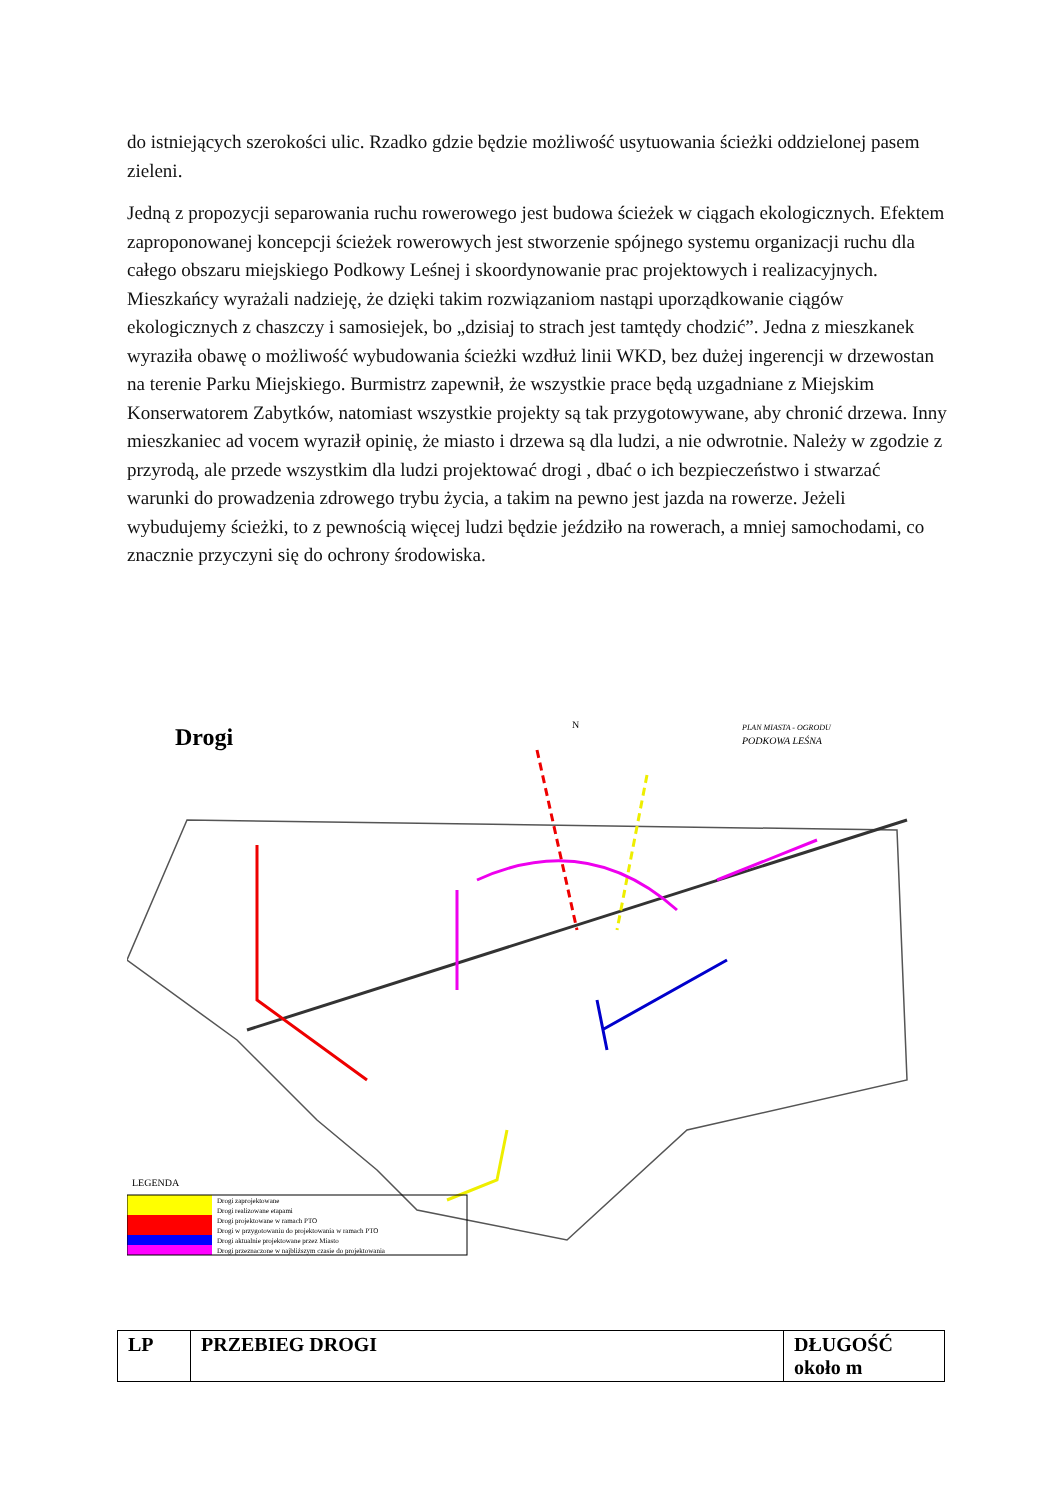do istniejących szerokości ulic. Rzadko gdzie będzie możliwość usytuowania ścieżki oddzielonej pasem zieleni.
Jedną z propozycji separowania ruchu rowerowego jest budowa ścieżek w ciągach ekologicznych. Efektem zaproponowanej koncepcji ścieżek rowerowych jest stworzenie spójnego systemu organizacji ruchu dla całego obszaru miejskiego Podkowy Leśnej i skoordynowanie prac projektowych i realizacyjnych. Mieszkańcy wyrażali nadzieję, że dzięki takim rozwiązaniom nastąpi uporządkowanie ciągów ekologicznych z chaszczy i samosiejek, bo „dzisiaj to strach jest tamtędy chodzić”. Jedna z mieszkanek wyraziła obawę o możliwość wybudowania ścieżki wzdłuż linii WKD, bez dużej ingerencji w drzewostan na terenie Parku Miejskiego. Burmistrz zapewnił, że wszystkie prace będą uzgadniane z Miejskim Konserwatorem Zabytków, natomiast wszystkie projekty są tak przygotowywane, aby chronić drzewa. Inny mieszkaniec ad vocem wyraził opinię, że miasto i drzewa są dla ludzi, a nie odwrotnie. Należy w zgodzie z przyrodą, ale przede wszystkim dla ludzi projektować drogi , dbać o ich bezpieczeństwo i stwarzać warunki do prowadzenia zdrowego trybu życia, a takim na pewno jest jazda na rowerze. Jeżeli wybudujemy ścieżki, to z pewnością więcej ludzi będzie jeździło na rowerach, a mniej samochodami, co znacznie przyczyni się do ochrony środowiska.
Drogi
PLAN MIASTA - OGRODU
PODKOWA LEŚNA
N
LEGENDA
Drogi zaprojektowane
Drogi realizowane etapami
Drogi projektowane w ramach PTO
Drogi w przygotowaniu do projektowania w ramach PTO
Drogi aktualnie projektowane przez Miasto
Drogi przeznaczone w najbliższym czasie do projektowania
| LP | PRZEBIEG DROGI | DŁUGOŚĆ około m |
| --- | --- | --- |